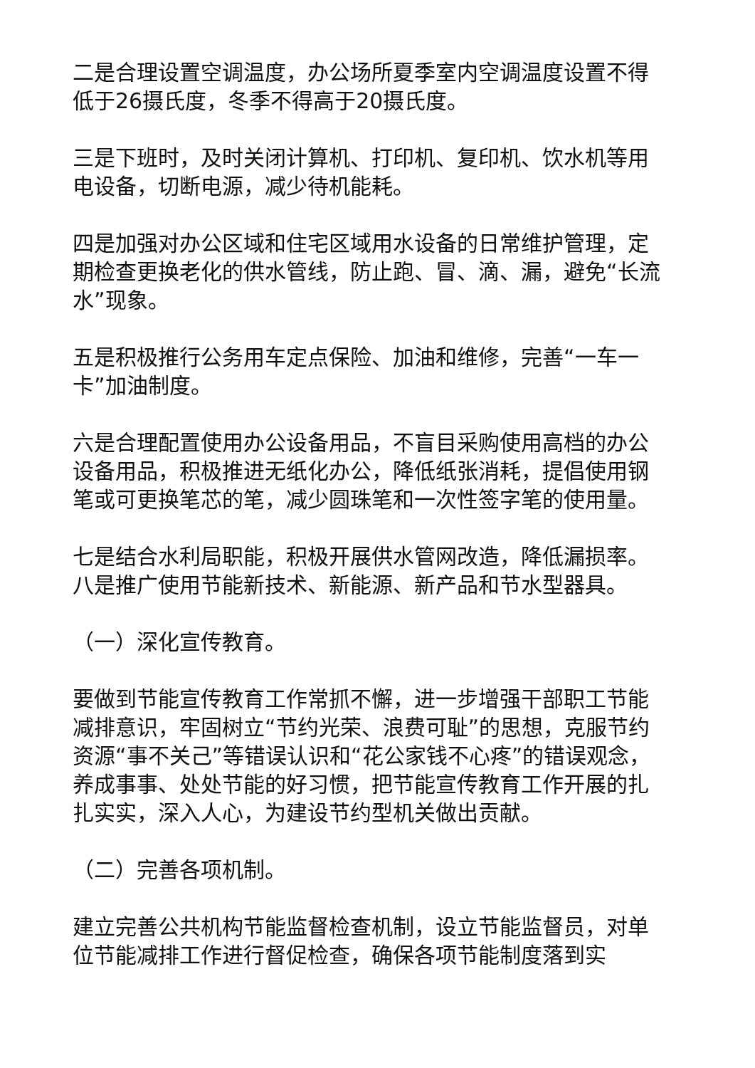二是合理设置空调温度，办公场所夏季室内空调温度设置不得低于26摄氏度，冬季不得高于20摄氏度。
三是下班时，及时关闭计算机、打印机、复印机、饮水机等用电设备，切断电源，减少待机能耗。
四是加强对办公区域和住宅区域用水设备的日常维护管理，定期检查更换老化的供水管线，防止跑、冒、滴、漏，避免“长流水”现象。
五是积极推行公务用车定点保险、加油和维修，完善“一车一卡”加油制度。
六是合理配置使用办公设备用品，不盲目采购使用高档的办公设备用品，积极推进无纸化办公，降低纸张消耗，提倡使用钢笔或可更换笔芯的笔，减少圆珠笔和一次性签字笔的使用量。
七是结合水利局职能，积极开展供水管网改造，降低漏损率。
八是推广使用节能新技术、新能源、新产品和节水型器具。
（一）深化宣传教育。
要做到节能宣传教育工作常抓不懈，进一步增强干部职工节能减排意识，牢固树立“节约光荣、浪费可耻”的思想，克服节约资源“事不关己”等错误认识和“花公家钱不心疼”的错误观念，养成事事、处处节能的好习惯，把节能宣传教育工作开展的扎扎实实，深入人心，为建设节约型机关做出贡献。
（二）完善各项机制。
建立完善公共机构节能监督检查机制，设立节能监督员，对单位节能减排工作进行督促检查，确保各项节能制度落到实